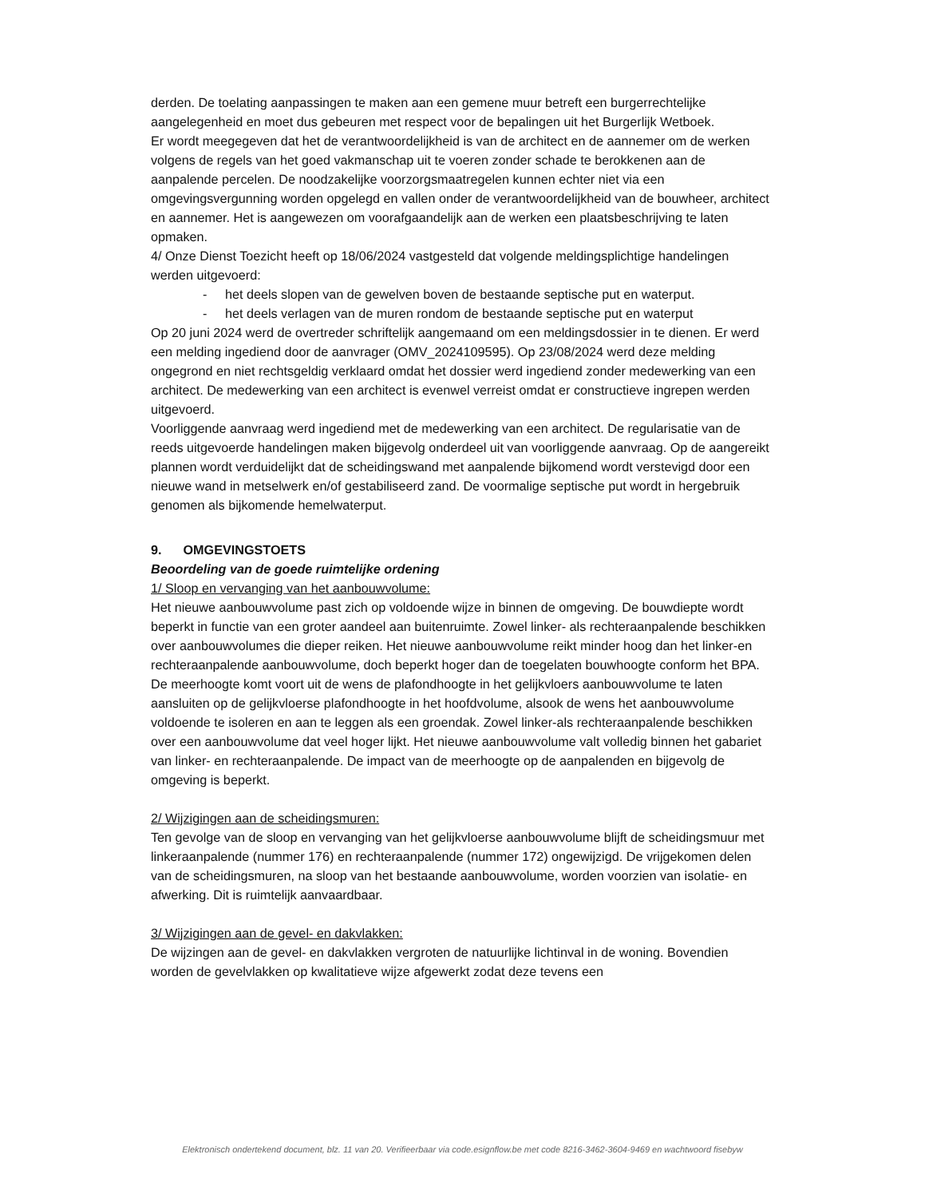derden. De toelating aanpassingen te maken aan een gemene muur betreft een burgerrechtelijke aangelegenheid en moet dus gebeuren met respect voor de bepalingen uit het Burgerlijk Wetboek.
Er wordt meegegeven dat het de verantwoordelijkheid is van de architect en de aannemer om de werken volgens de regels van het goed vakmanschap uit te voeren zonder schade te berokkenen aan de aanpalende percelen. De noodzakelijke voorzorgsmaatregelen kunnen echter niet via een omgevingsvergunning worden opgelegd en vallen onder de verantwoordelijkheid van de bouwheer, architect en aannemer. Het is aangewezen om voorafgaandelijk aan de werken een plaatsbeschrijving te laten opmaken.
4/ Onze Dienst Toezicht heeft op 18/06/2024 vastgesteld dat volgende meldingsplichtige handelingen werden uitgevoerd:
- het deels slopen van de gewelven boven de bestaande septische put en waterput.
- het deels verlagen van de muren rondom de bestaande septische put en waterput
Op 20 juni 2024 werd de overtreder schriftelijk aangemaand om een meldingsdossier in te dienen. Er werd een melding ingediend door de aanvrager (OMV_2024109595). Op 23/08/2024 werd deze melding ongegrond en niet rechtsgeldig verklaard omdat het dossier werd ingediend zonder medewerking van een architect. De medewerking van een architect is evenwel verreist omdat er constructieve ingrepen werden uitgevoerd.
Voorliggende aanvraag werd ingediend met de medewerking van een architect. De regularisatie van de reeds uitgevoerde handelingen maken bijgevolg onderdeel uit van voorliggende aanvraag. Op de aangereikt plannen wordt verduidelijkt dat de scheidingswand met aanpalende bijkomend wordt verstevigd door een nieuwe wand in metselwerk en/of gestabiliseerd zand. De voormalige septische put wordt in hergebruik genomen als bijkomende hemelwaterput.
9. OMGEVINGSTOETS
Beoordeling van de goede ruimtelijke ordening
1/ Sloop en vervanging van het aanbouwvolume:
Het nieuwe aanbouwvolume past zich op voldoende wijze in binnen de omgeving. De bouwdiepte wordt beperkt in functie van een groter aandeel aan buitenruimte. Zowel linker- als rechteraanpalende beschikken over aanbouwvolumes die dieper reiken. Het nieuwe aanbouwvolume reikt minder hoog dan het linker-en rechteraanpalende aanbouwvolume, doch beperkt hoger dan de toegelaten bouwhoogte conform het BPA. De meerhoogte komt voort uit de wens de plafondhoogte in het gelijkvloers aanbouwvolume te laten aansluiten op de gelijkvloerse plafondhoogte in het hoofdvolume, alsook de wens het aanbouwvolume voldoende te isoleren en aan te leggen als een groendak. Zowel linker-als rechteraanpalende beschikken over een aanbouwvolume dat veel hoger lijkt. Het nieuwe aanbouwvolume valt volledig binnen het gabariet van linker- en rechteraanpalende. De impact van de meerhoogte op de aanpalenden en bijgevolg de omgeving is beperkt.
2/ Wijzigingen aan de scheidingsmuren:
Ten gevolge van de sloop en vervanging van het gelijkvloerse aanbouwvolume blijft de scheidingsmuur met linkeraanpalende (nummer 176) en rechteraanpalende (nummer 172) ongewijzigd. De vrijgekomen delen van de scheidingsmuren, na sloop van het bestaande aanbouwvolume, worden voorzien van isolatie- en afwerking. Dit is ruimtelijk aanvaardbaar.
3/ Wijzigingen aan de gevel- en dakvlakken:
De wijzingen aan de gevel- en dakvlakken vergroten de natuurlijke lichtinval in de woning. Bovendien worden de gevelvlakken op kwalitatieve wijze afgewerkt zodat deze tevens een
Elektronisch ondertekend document, blz. 11 van 20. Verifieerbaar via code.esignflow.be met code 8216-3462-3604-9469 en wachtwoord fisebyw